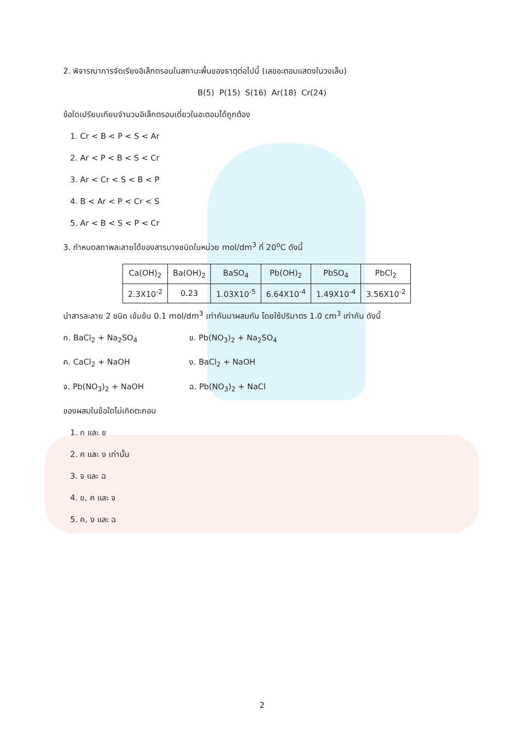2. พิจารณาการจัดเรียงอิเล็กตรอนในสถานะพื้นของธาตุต่อไปนี้ (เลขอะตอมแสดงในวงเล็บ)
B(5) P(15) S(16) Ar(18) Cr(24)
ข้อใดเปรียบเทียบจำนวนอิเล็กตรอนเดี่ยวในอะตอมได้ถูกต้อง
1. Cr < B < P < S < Ar
2. Ar < P < B < S < Cr
3. Ar < Cr < S < B < P
4. B < Ar < P < Cr < S
5. Ar < B < S < P < Cr
3. กำหนดสภาพละลายได้ของสารบางชนิดในหน่วย mol/dm<sup>3</sup> ที่ 20<sup>o</sup>C ดังนี้
| Ca(OH)<sub>2</sub> | Ba(OH)<sub>2</sub> | BaSO<sub>4</sub> | Pb(OH)<sub>2</sub> | PbSO<sub>4</sub> | PbCl<sub>2</sub> |
| 2.3X10<sup>-2</sup> | 0.23 | 1.03X10<sup>-5</sup> | 6.64X10<sup>-4</sup> | 1.49X10<sup>-4</sup> | 3.56X10<sup>-2</sup> |
นำสารละลาย 2 ชนิด เข้มข้น 0.1 mol/dm<sup>3</sup> เท่ากันมาผสมกัน โดยใช้ปริมาตร 1.0 cm<sup>3</sup> เท่ากัน ดังนี้
ก. BaCl<sub>2</sub> + Na<sub>2</sub>SO<sub>4</sub> ข. Pb(NO<sub>3</sub>)<sub>2</sub> + Na<sub>2</sub>SO<sub>4</sub>
ค. CaCl<sub>2</sub> + NaOH ง. BaCl<sub>2</sub> + NaOH
จ. Pb(NO<sub>3</sub>)<sub>2</sub> + NaOH ฉ. Pb(NO<sub>3</sub>)<sub>2</sub> + NaCl
ของผสมในข้อใดไม่เกิดตะกอน
1. ก และ ข
2. ค และ ง เท่านั้น
3. จ และ ฉ
4. ข, ค และ จ
5. ค, ง และ ฉ
2